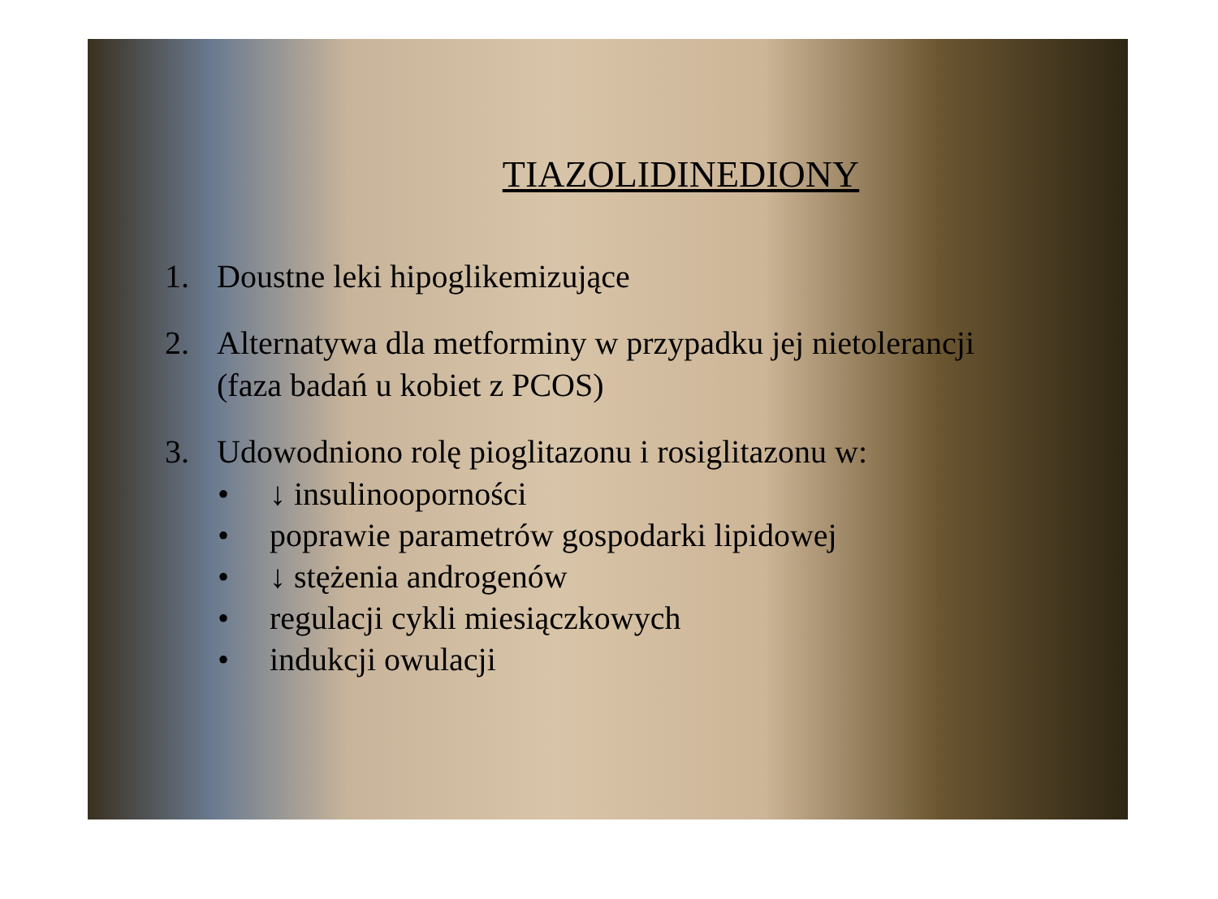TIAZOLIDINEDIONY
1. Doustne leki hipoglikemizujące
2. Alternatywa dla metforminy w przypadku jej nietolerancji
(faza badań u kobiet z PCOS)
3. Udowodniono rolę pioglitazonu i rosiglitazonu w:
• ↓ insulinooporności
• poprawie parametrów gospodarki lipidowej
• ↓ stężenia androgenów
• regulacji cykli miesiączkowych
• indukcji owulacji